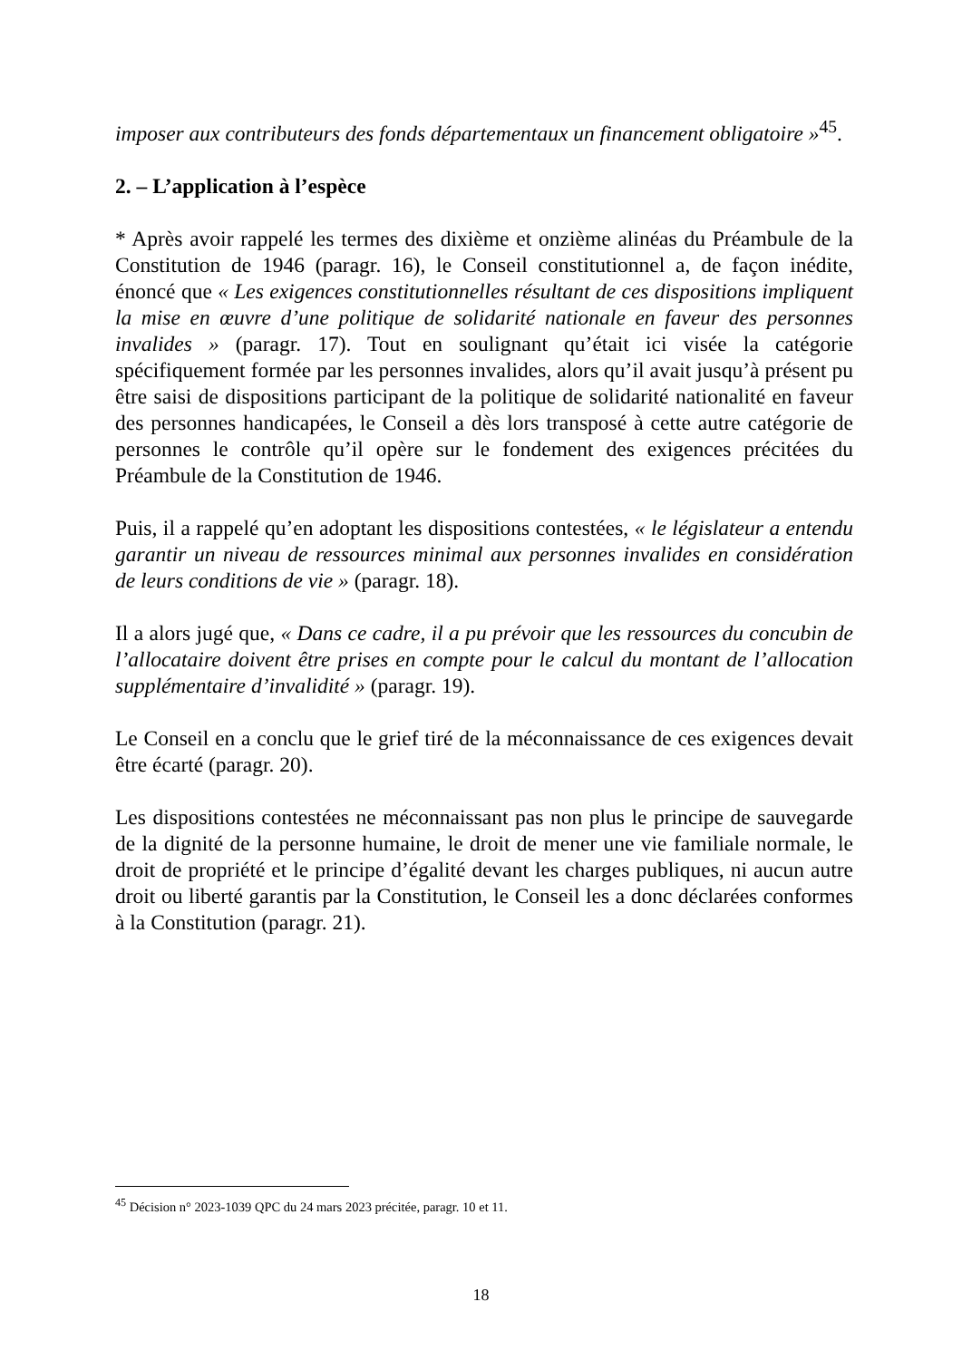imposer aux contributeurs des fonds départementaux un financement obligatoire »<sup>45</sup>.
2. – L’application à l’espèce
* Après avoir rappelé les termes des dixième et onzième alinéas du Préambule de la Constitution de 1946 (paragr. 16), le Conseil constitutionnel a, de façon inédite, énoncé que « Les exigences constitutionnelles résultant de ces dispositions impliquent la mise en œuvre d’une politique de solidarité nationale en faveur des personnes invalides » (paragr. 17). Tout en soulignant qu’était ici visée la catégorie spécifiquement formée par les personnes invalides, alors qu’il avait jusqu’à présent pu être saisi de dispositions participant de la politique de solidarité nationalité en faveur des personnes handicapées, le Conseil a dès lors transposé à cette autre catégorie de personnes le contrôle qu’il opère sur le fondement des exigences précitées du Préambule de la Constitution de 1946.
Puis, il a rappelé qu’en adoptant les dispositions contestées, « le législateur a entendu garantir un niveau de ressources minimal aux personnes invalides en considération de leurs conditions de vie » (paragr. 18).
Il a alors jugé que, « Dans ce cadre, il a pu prévoir que les ressources du concubin de l’allocataire doivent être prises en compte pour le calcul du montant de l’allocation supplémentaire d’invalidité » (paragr. 19).
Le Conseil en a conclu que le grief tiré de la méconnaissance de ces exigences devait être écarté (paragr. 20).
Les dispositions contestées ne méconnaissant pas non plus le principe de sauvegarde de la dignité de la personne humaine, le droit de mener une vie familiale normale, le droit de propriété et le principe d’égalité devant les charges publiques, ni aucun autre droit ou liberté garantis par la Constitution, le Conseil les a donc déclarées conformes à la Constitution (paragr. 21).
<sup>45</sup> Décision n° 2023-1039 QPC du 24 mars 2023 précitée, paragr. 10 et 11.
18